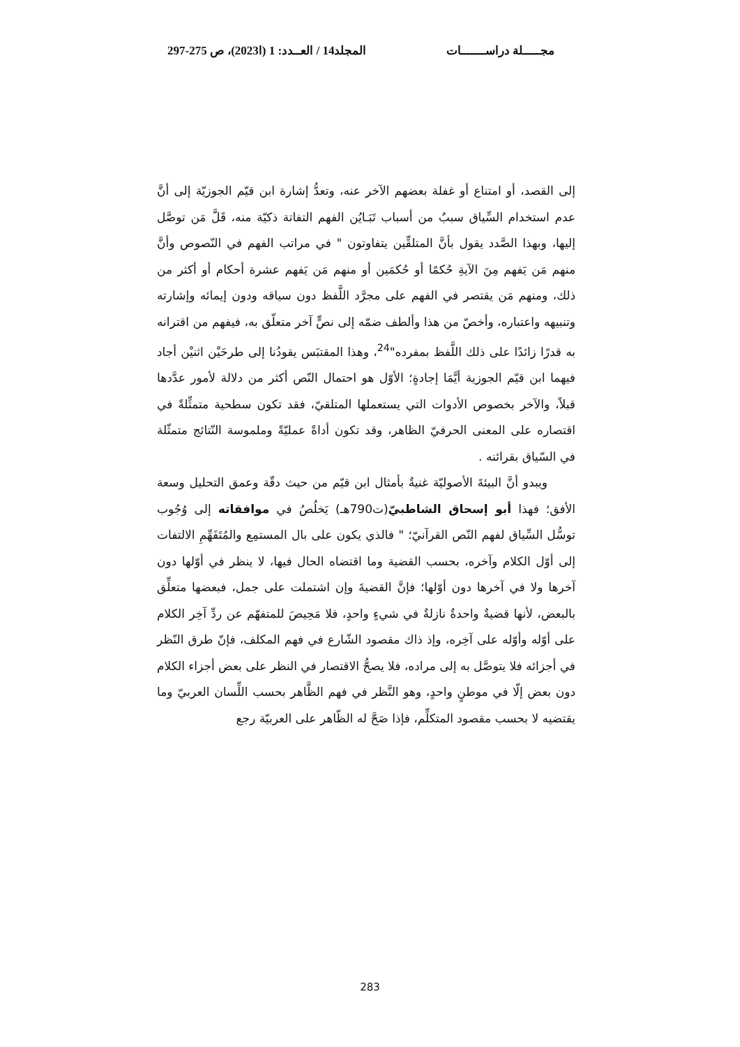مجـــــلة دراســـــــات المجلد14 / العــدد: 1 (ا2023)، ص 275-297
إلى القصد، أو امتناع أو غفلة بعضهم الآخر عنه، وتعدُّ إشارة ابن قيّم الجوزيّة إلى أنَّ عدم استخدام السِّياق سببٌ من أسباب تَبَـايُن الفهم التفاتة ذكيّة منه، قَلَّ مَن توصَّل إليها، وبهذا الصَّدد يقول بأنَّ المتلقِّين يتفاوتون " في مراتب الفهم في النّصوص وأنَّ منهم مَن يَفهم مِنَ الآيةِ حُكمًا أو حُكمَين أو منهم مَن يَفهم عشرة أحكام أو أكثر من ذلك، ومنهم مَن يقتصر في الفهم على مجرَّد اللَّفظ دون سياقه ودون إيمائه وإشارته وتنبيهه واعتباره، وأخصّ من هذا وألطف ضمّه إلى نصٍّ آخر متعلّق به، فيفهم من اقترانه به قدرًا زائدًا على ذلك اللَّفظ بمفرده"<sup>24</sup>، وهذا المقتبَس يقودُنا إلى طرحَيْن اثنيْن أجاد فيهما ابن قيّم الجوزية أيَّمَا إجادةٍ؛ الأوّل هو احتمال النّص أكثر من دلالة لأمور عدَّدها قبلاً، والآخر بخصوص الأدوات التي يستعملها المتلقيّ، فقد تكون سطحية متمثِّلةً في اقتصاره على المعنى الحرفيّ الظاهر، وقد تكون أداةً عمليّةً وملموسة النّتائج متمثّلة في السّياق بقرائنه .
ويبدو أنَّ البيئةَ الأصوليّة غنيةٌ بأمثال ابن قيّم من حيث دقّة وعمق التحليل وسعة الأفق؛ فهذا أبو إسحاق الشاطبيّ(ت790هـ) يَخلُصُ في موافقاته إلى وُجُوب توسُّل السِّياق لفهم النّص القرآنيّ؛ " فالذي يكون على بال المستمِع والمُتَفَهِّمِ الالتفات إلى أوّل الكلام وآخره، بحسب القضية وما اقتضاه الحال فيها، لا ينظر في أوّلها دون آخرها ولا في آخرها دون أوّلها؛ فإنَّ القضيةَ وإن اشتملت على جمل، فبعضها متعلِّق بالبعض، لأنها قضيةٌ واحدةٌ نازلةٌ في شيءٍ واحدٍ، فلا مَحِيصَ للمتفهّم عن ردِّ آخِر الكلام على أوّله وأوّله على آخِره، وإذ ذاك مقصود الشّارع في فهم المكلف، فإنّ طرق النّظر في أجزائه فلا يتوصَّل به إلى مراده، فلا يصحُّ الاقتصار في النظر على بعض أجزاء الكلام دون بعض إلّا في موطنٍ واحدٍ، وهو النَّظر في فهم الظَّاهر بحسب اللِّسان العربيّ وما يقتضيه لا بحسب مقصود المتكلِّم، فإذا صَحَّ له الظّاهر على العربيّة رجع
283